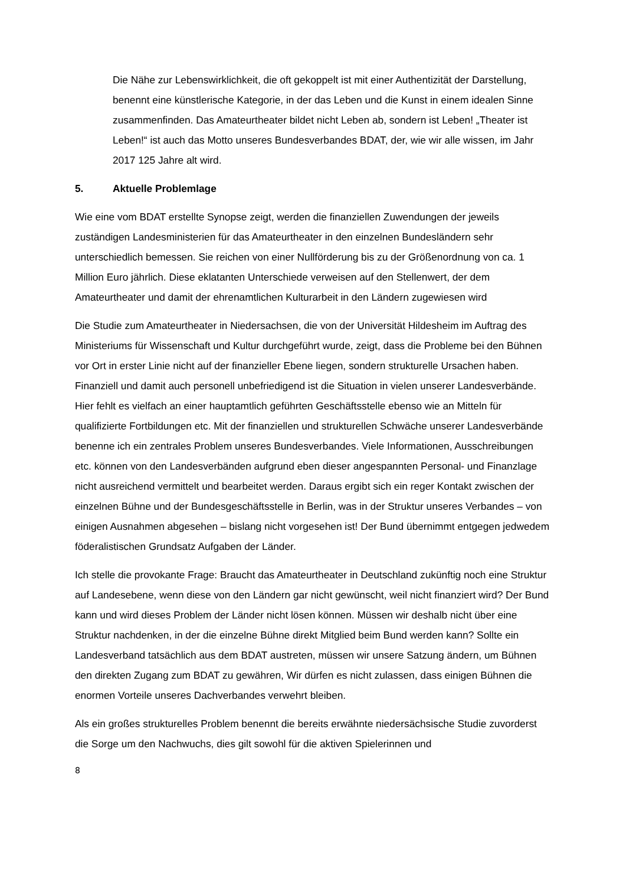Die Nähe zur Lebenswirklichkeit, die oft gekoppelt ist mit einer Authentizität der Darstellung, benennt eine künstlerische Kategorie, in der das Leben und die Kunst in einem idealen Sinne zusammenfinden. Das Amateurtheater bildet nicht Leben ab, sondern ist Leben! „Theater ist Leben!“ ist auch das Motto unseres Bundesverbandes BDAT, der, wie wir alle wissen, im Jahr 2017 125 Jahre alt wird.
5. Aktuelle Problemlage
Wie eine vom BDAT erstellte Synopse zeigt, werden die finanziellen Zuwendungen der jeweils zuständigen Landesministerien für das Amateurtheater in den einzelnen Bundesländern sehr unterschiedlich bemessen. Sie reichen von einer Nullförderung bis zu der Größenordnung von ca. 1 Million Euro jährlich. Diese eklatanten Unterschiede verweisen auf den Stellenwert, der dem Amateurtheater und damit der ehrenamtlichen Kulturarbeit in den Ländern zugewiesen wird
Die Studie zum Amateurtheater in Niedersachsen, die von der Universität Hildesheim im Auftrag des Ministeriums für Wissenschaft und Kultur durchgeführt wurde, zeigt, dass die Probleme bei den Bühnen vor Ort in erster Linie nicht auf der finanzieller Ebene liegen, sondern strukturelle Ursachen haben. Finanziell und damit auch personell unbefriedigend ist die Situation in vielen unserer Landesverbände. Hier fehlt es vielfach an einer hauptamtlich geführten Geschäftsstelle ebenso wie an Mitteln für qualifizierte Fortbildungen etc. Mit der finanziellen und strukturellen Schwäche unserer Landesverbände benenne ich ein zentrales Problem unseres Bundesverbandes. Viele Informationen, Ausschreibungen etc. können von den Landesverbänden aufgrund eben dieser angespannten Personal- und Finanzlage nicht ausreichend vermittelt und bearbeitet werden. Daraus ergibt sich ein reger Kontakt zwischen der einzelnen Bühne und der Bundesgeschäftsstelle in Berlin, was in der Struktur unseres Verbandes – von einigen Ausnahmen abgesehen – bislang nicht vorgesehen ist! Der Bund übernimmt entgegen jedwedem föderalistischen Grundsatz Aufgaben der Länder.
Ich stelle die provokante Frage: Braucht das Amateurtheater in Deutschland zukünftig noch eine Struktur auf Landesebene, wenn diese von den Ländern gar nicht gewünscht, weil nicht finanziert wird? Der Bund kann und wird dieses Problem der Länder nicht lösen können. Müssen wir deshalb nicht über eine Struktur nachdenken, in der die einzelne Bühne direkt Mitglied beim Bund werden kann? Sollte ein Landesverband tatsächlich aus dem BDAT austreten, müssen wir unsere Satzung ändern, um Bühnen den direkten Zugang zum BDAT zu gewähren, Wir dürfen es nicht zulassen, dass einigen Bühnen die enormen Vorteile unseres Dachverbandes verwehrt bleiben.
Als ein großes strukturelles Problem benennt die bereits erwähnte niedersächsische Studie zuvorderst die Sorge um den Nachwuchs, dies gilt sowohl für die aktiven Spielerinnen und
8